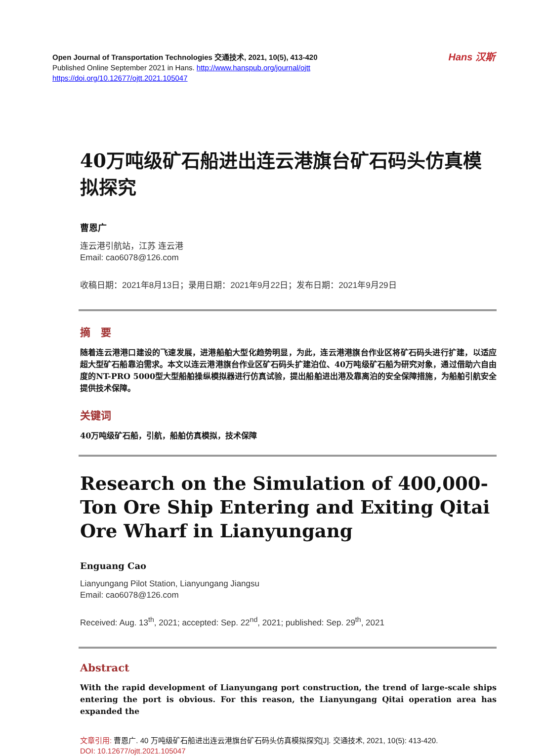Hans 汉斯
Open Journal of Transportation Technologies 交通技术, 2021, 10(5), 413-420
Published Online September 2021 in Hans. http://www.hanspub.org/journal/ojtt
https://doi.org/10.12677/ojtt.2021.105047
40万吨级矿石船进出连云港旗台矿石码头仿真模拟探究
曹恩广
连云港引航站，江苏 连云港
Email: cao6078@126.com
收稿日期：2021年8月13日；录用日期：2021年9月22日；发布日期：2021年9月29日
摘　要
随着连云港港口建设的飞速发展，进港船舶大型化趋势明显，为此，连云港港旗台作业区将矿石码头进行扩建，以适应超大型矿石船靠泊需求。本文以连云港港旗台作业区矿石码头扩建泊位、40万吨级矿石船为研究对象，通过借助六自由度的NT-PRO 5000型大型船舶操纵模拟器进行仿真试验，提出船舶进出港及靠离泊的安全保障措施，为船舶引航安全提供技术保障。
关键词
40万吨级矿石船，引航，船舶仿真模拟，技术保障
Research on the Simulation of 400,000-Ton Ore Ship Entering and Exiting Qitai Ore Wharf in Lianyungang
Enguang Cao
Lianyungang Pilot Station, Lianyungang Jiangsu
Email: cao6078@126.com
Received: Aug. 13<sup>th</sup>, 2021; accepted: Sep. 22<sup>nd</sup>, 2021; published: Sep. 29<sup>th</sup>, 2021
Abstract
With the rapid development of Lianyungang port construction, the trend of large-scale ships entering the port is obvious. For this reason, the Lianyungang Qitai operation area has expanded the
文章引用: 曹恩广. 40 万吨级矿石船进出连云港旗台矿石码头仿真模拟探究[J]. 交通技术, 2021, 10(5): 413-420.
DOI: 10.12677/ojtt.2021.105047